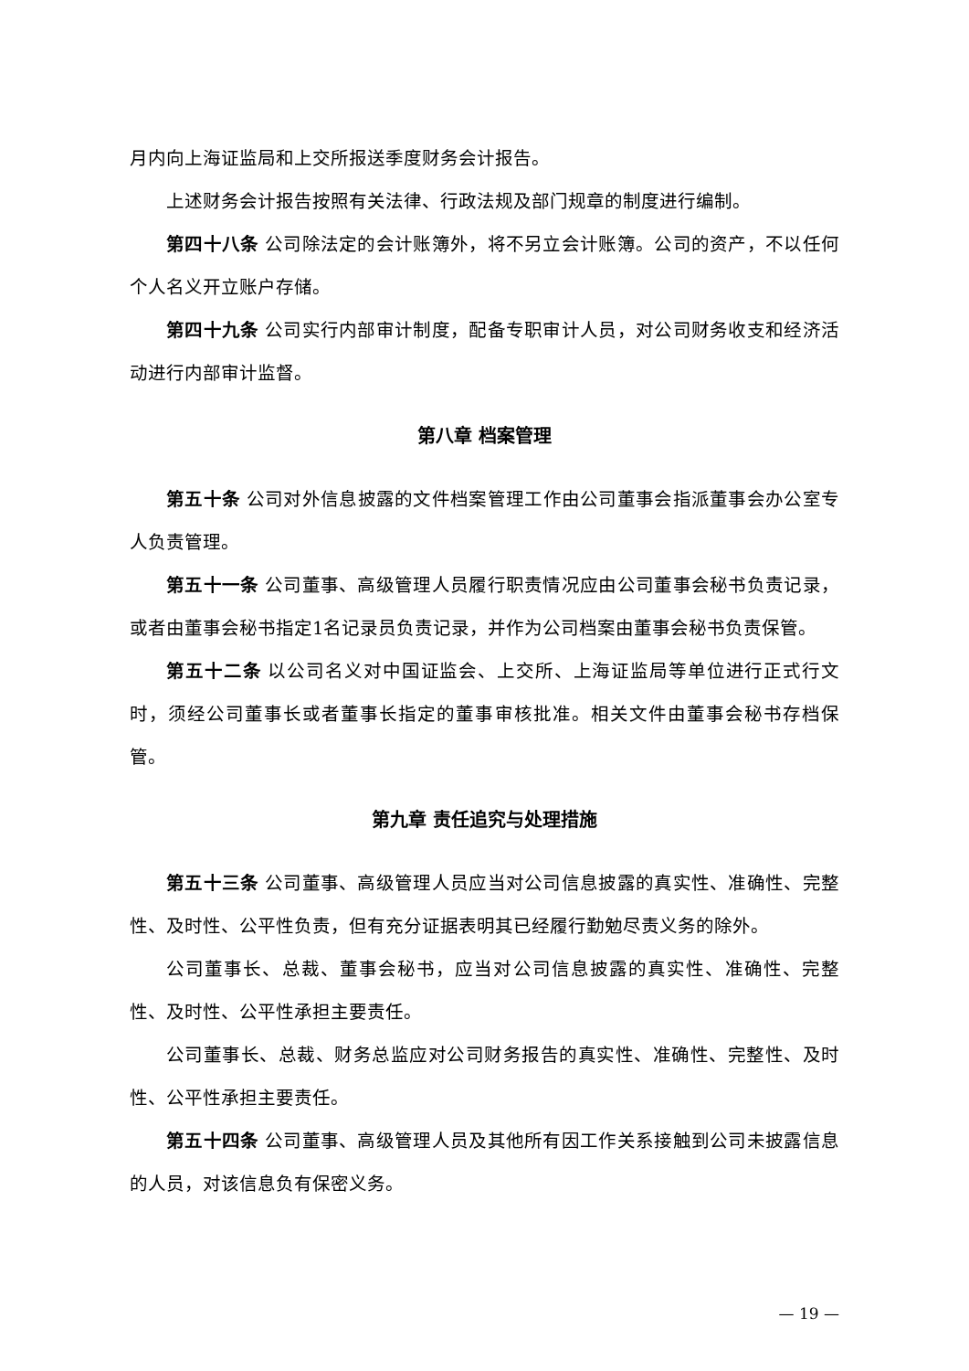月内向上海证监局和上交所报送季度财务会计报告。
上述财务会计报告按照有关法律、行政法规及部门规章的制度进行编制。
第四十八条 公司除法定的会计账簿外，将不另立会计账簿。公司的资产，不以任何个人名义开立账户存储。
第四十九条 公司实行内部审计制度，配备专职审计人员，对公司财务收支和经济活动进行内部审计监督。
第八章 档案管理
第五十条 公司对外信息披露的文件档案管理工作由公司董事会指派董事会办公室专人负责管理。
第五十一条 公司董事、高级管理人员履行职责情况应由公司董事会秘书负责记录，或者由董事会秘书指定1名记录员负责记录，并作为公司档案由董事会秘书负责保管。
第五十二条 以公司名义对中国证监会、上交所、上海证监局等单位进行正式行文时，须经公司董事长或者董事长指定的董事审核批准。相关文件由董事会秘书存档保管。
第九章 责任追究与处理措施
第五十三条 公司董事、高级管理人员应当对公司信息披露的真实性、准确性、完整性、及时性、公平性负责，但有充分证据表明其已经履行勤勉尽责义务的除外。
公司董事长、总裁、董事会秘书，应当对公司信息披露的真实性、准确性、完整性、及时性、公平性承担主要责任。
公司董事长、总裁、财务总监应对公司财务报告的真实性、准确性、完整性、及时性、公平性承担主要责任。
第五十四条 公司董事、高级管理人员及其他所有因工作关系接触到公司未披露信息的人员，对该信息负有保密义务。
— 19 —